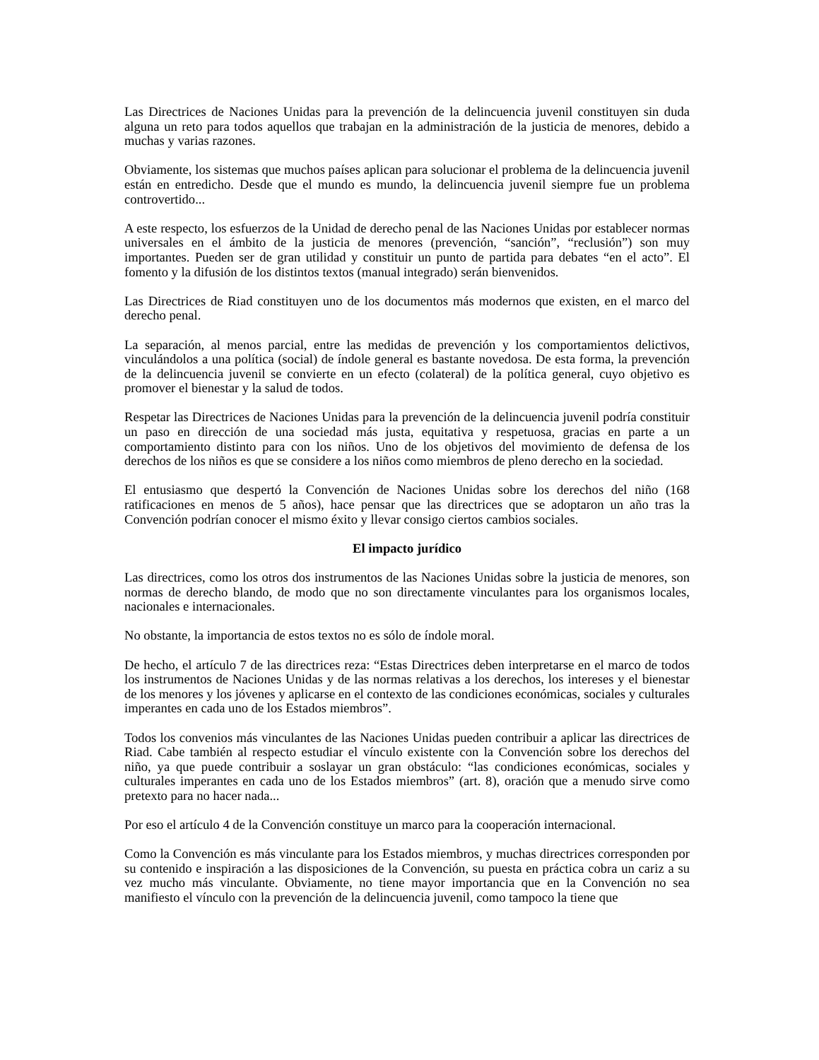Las Directrices de Naciones Unidas para la prevención de la delincuencia juvenil constituyen sin duda alguna un reto para todos aquellos que trabajan en la administración de la justicia de menores, debido a muchas y varias razones.
Obviamente, los sistemas que muchos países aplican para solucionar el problema de la delincuencia juvenil están en entredicho. Desde que el mundo es mundo, la delincuencia juvenil siempre fue un problema controvertido...
A este respecto, los esfuerzos de la Unidad de derecho penal de las Naciones Unidas por establecer normas universales en el ámbito de la justicia de menores (prevención, “sanción”, “reclusión”) son muy importantes. Pueden ser de gran utilidad y constituir un punto de partida para debates “en el acto”. El fomento y la difusión de los distintos textos (manual integrado) serán bienvenidos.
Las Directrices de Riad constituyen uno de los documentos más modernos que existen, en el marco del derecho penal.
La separación, al menos parcial, entre las medidas de prevención y los comportamientos delictivos, vinculándolos a una política (social) de índole general es bastante novedosa. De esta forma, la prevención de la delincuencia juvenil se convierte en un efecto (colateral) de la política general, cuyo objetivo es promover el bienestar y la salud de todos.
Respetar las Directrices de Naciones Unidas para la prevención de la delincuencia juvenil podría constituir un paso en dirección de una sociedad más justa, equitativa y respetuosa, gracias en parte a un comportamiento distinto para con los niños. Uno de los objetivos del movimiento de defensa de los derechos de los niños es que se considere a los niños como miembros de pleno derecho en la sociedad.
El entusiasmo que despertó la Convención de Naciones Unidas sobre los derechos del niño (168 ratificaciones en menos de 5 años), hace pensar que las directrices que se adoptaron un año tras la Convención podrían conocer el mismo éxito y llevar consigo ciertos cambios sociales.
El impacto jurídico
Las directrices, como los otros dos instrumentos de las Naciones Unidas sobre la justicia de menores, son normas de derecho blando, de modo que no son directamente vinculantes para los organismos locales, nacionales e internacionales.
No obstante, la importancia de estos textos no es sólo de índole moral.
De hecho, el artículo 7 de las directrices reza: “Estas Directrices deben interpretarse en el marco de todos los instrumentos de Naciones Unidas y de las normas relativas a los derechos, los intereses y el bienestar de los menores y los jóvenes y aplicarse en el contexto de las condiciones económicas, sociales y culturales imperantes en cada uno de los Estados miembros”.
Todos los convenios más vinculantes de las Naciones Unidas pueden contribuir a aplicar las directrices de Riad. Cabe también al respecto estudiar el vínculo existente con la Convención sobre los derechos del niño, ya que puede contribuir a soslayar un gran obstáculo: “las condiciones económicas, sociales y culturales imperantes en cada uno de los Estados miembros” (art. 8), oración que a menudo sirve como pretexto para no hacer nada...
Por eso el artículo 4 de la Convención constituye un marco para la cooperación internacional.
Como la Convención es más vinculante para los Estados miembros, y muchas directrices corresponden por su contenido e inspiración a las disposiciones de la Convención, su puesta en práctica cobra un cariz a su vez mucho más vinculante. Obviamente, no tiene mayor importancia que en la Convención no sea manifiesto el vínculo con la prevención de la delincuencia juvenil, como tampoco la tiene que